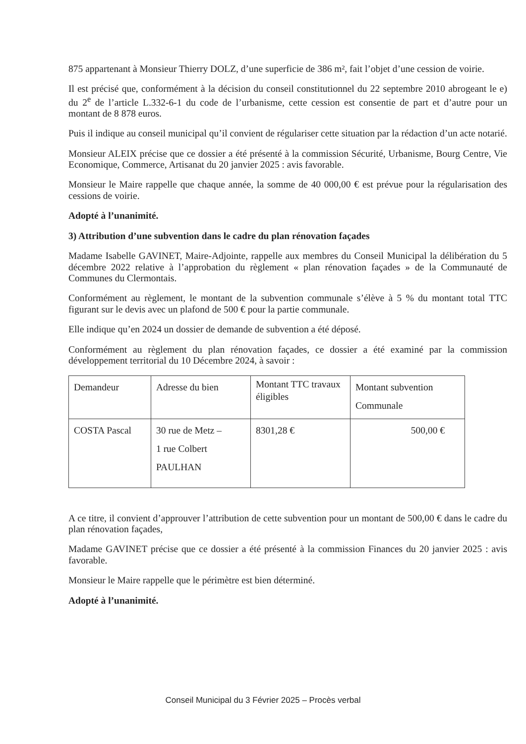875 appartenant à Monsieur Thierry DOLZ, d’une superficie de 386 m², fait l’objet d’une cession de voirie.
Il est précisé que, conformément à la décision du conseil constitutionnel du 22 septembre 2010 abrogeant le e) du 2<sup>e</sup> de l’article L.332-6-1 du code de l’urbanisme, cette cession est consentie de part et d’autre pour un montant de 8 878 euros.
Puis il indique au conseil municipal qu’il convient de régulariser cette situation par la rédaction d’un acte notarié.
Monsieur ALEIX précise que ce dossier a été présenté à la commission Sécurité, Urbanisme, Bourg Centre, Vie Economique, Commerce, Artisanat du 20 janvier 2025 : avis favorable.
Monsieur le Maire rappelle que chaque année, la somme de 40 000,00 € est prévue pour la régularisation des cessions de voirie.
Adopté à l’unanimité.
3) Attribution d’une subvention dans le cadre du plan rénovation façades
Madame Isabelle GAVINET, Maire-Adjointe, rappelle aux membres du Conseil Municipal la délibération du 5 décembre 2022 relative à l’approbation du règlement « plan rénovation façades » de la Communauté de Communes du Clermontais.
Conformément au règlement, le montant de la subvention communale s’élève à 5 % du montant total TTC figurant sur le devis avec un plafond de 500 € pour la partie communale.
Elle indique qu’en 2024 un dossier de demande de subvention a été déposé.
Conformément au règlement du plan rénovation façades, ce dossier a été examiné par la commission développement territorial du 10 Décembre 2024, à savoir :
| Demandeur | Adresse du bien | Montant TTC travaux éligibles | Montant subvention Communale |
| COSTA Pascal | 30 rue de Metz – 1 rue Colbert PAULHAN | 8301,28 € | 500,00 € |
A ce titre, il convient d’approuver l’attribution de cette subvention pour un montant de 500,00 € dans le cadre du plan rénovation façades,
Madame GAVINET précise que ce dossier a été présenté à la commission Finances du 20 janvier 2025 : avis favorable.
Monsieur le Maire rappelle que le périmètre est bien déterminé.
Adopté à l’unanimité.
Conseil Municipal du 3 Février 2025 – Procès verbal